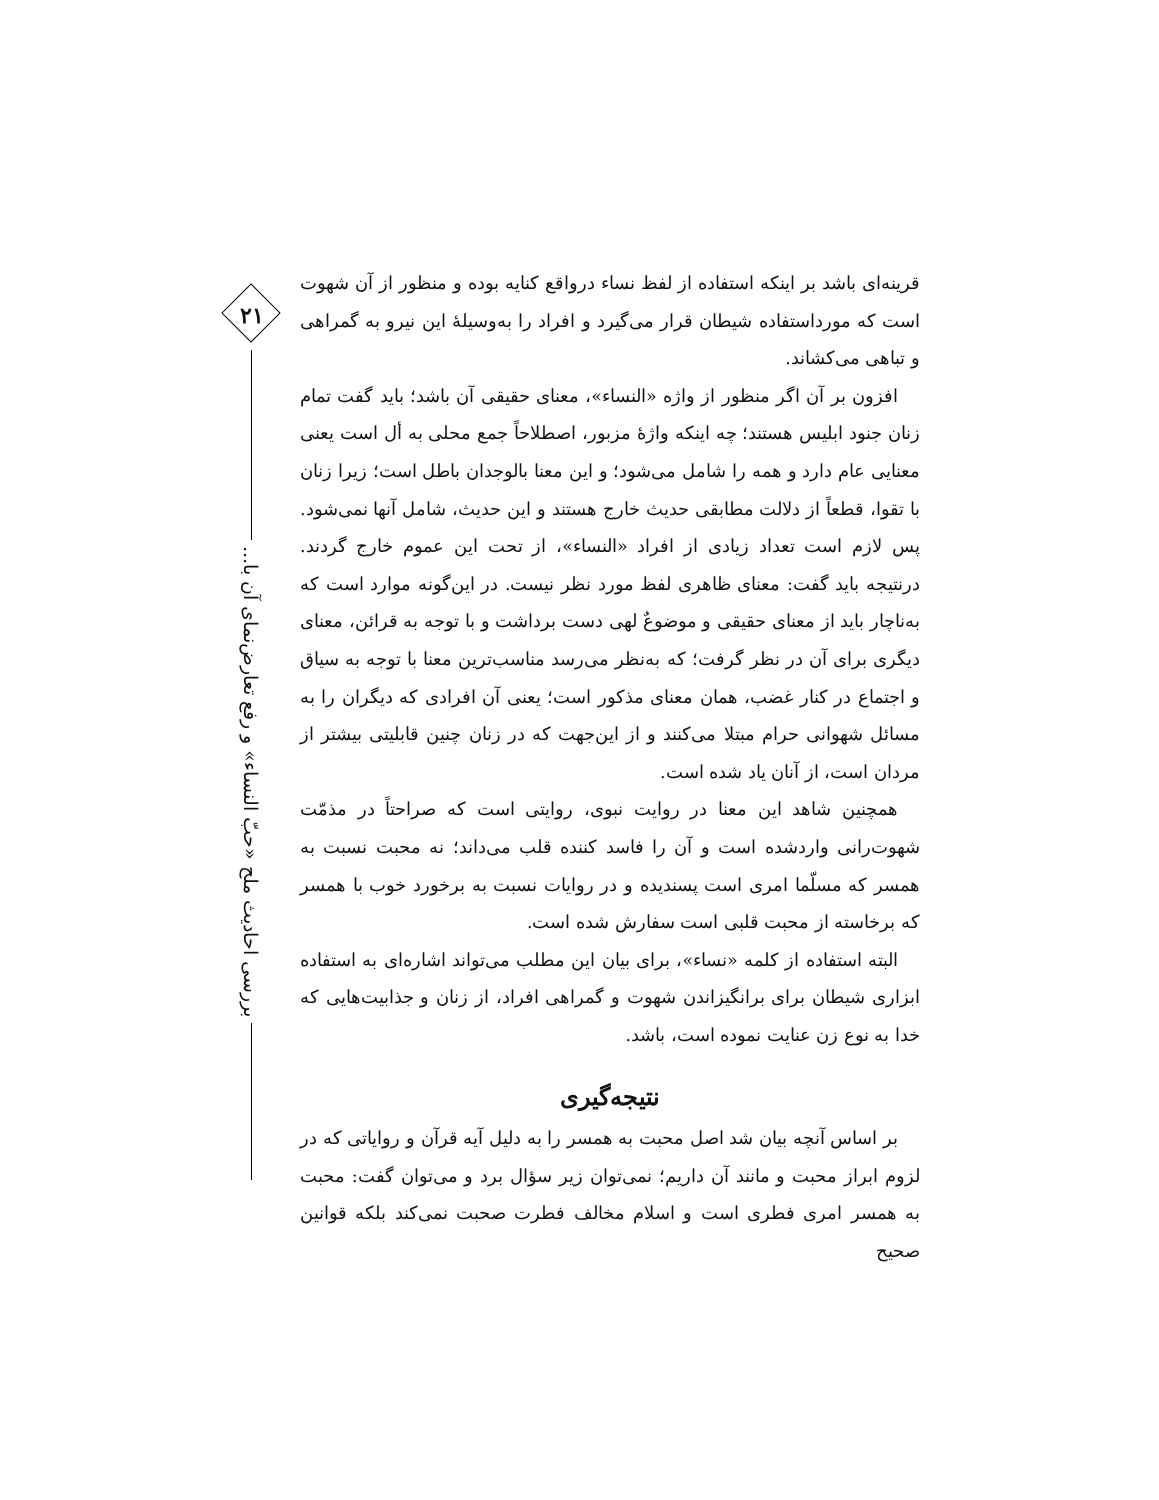۲۱
بررسی احادیث ملح «حبّ النساء» و رفع تعارض‌نمای آن با...
قرینه‌ای باشد بر اینکه استفاده از لفظ نساء درواقع کنایه بوده و منظور از آن شهوت است که مورداستفاده شیطان قرار می‌گیرد و افراد را به‌وسیلهٔ این نیرو به گمراهی و تباهی می‌کشاند.
افزون بر آن اگر منظور از واژه «النساء»، معنای حقیقی آن باشد؛ باید گفت تمام زنان جنود ابلیس هستند؛ چه اینکه واژهٔ مزبور، اصطلاحاً جمع محلی به أل است یعنی معنایی عام دارد و همه را شامل می‌شود؛ و این معنا بالوجدان باطل است؛ زیرا زنان با تقوا، قطعاً از دلالت مطابقی حدیث خارج هستند و این حدیث، شامل آنها نمی‌شود. پس لازم است تعداد زیادی از افراد «النساء»، از تحت این عموم خارج گردند. درنتیجه باید گفت: معنای ظاهری لفظ مورد نظر نیست. در این‌گونه موارد است که به‌ناچار باید از معنای حقیقی و موضوعٌ لهی دست برداشت و با توجه به قرائن، معنای دیگری برای آن در نظر گرفت؛ که به‌نظر می‌رسد مناسب‌ترین معنا با توجه به سیاق و اجتماع در کنار غضب، همان معنای مذکور است؛ یعنی آن افرادی که دیگران را به مسائل شهوانی حرام مبتلا می‌کنند و از این‌جهت که در زنان چنین قابلیتی بیشتر از مردان است، از آنان یاد شده است.
همچنین شاهد این معنا در روایت نبوی، روایتی است که صراحتاً در مذمّت شهوت‌رانی واردشده است و آن را فاسد کننده قلب می‌داند؛ نه محبت نسبت به همسر که مسلّما امری است پسندیده و در روایات نسبت به برخورد خوب با همسر که برخاسته از محبت قلبی است سفارش شده است.
البته استفاده از کلمه «نساء»، برای بیان این مطلب می‌تواند اشاره‌ای به استفاده ابزاری شیطان برای برانگیزاندن شهوت و گمراهی افراد، از زنان و جذابیت‌هایی که خدا به نوع زن عنایت نموده است، باشد.
نتیجه‌گیری
بر اساس آنچه بیان شد اصل محبت به همسر را به دلیل آیه قرآن و روایاتی که در لزوم ابراز محبت و مانند آن داریم؛ نمی‌توان زیر سؤال برد و می‌توان گفت: محبت به همسر امری فطری است و اسلام مخالف فطرت صحبت نمی‌کند بلکه قوانین صحیح